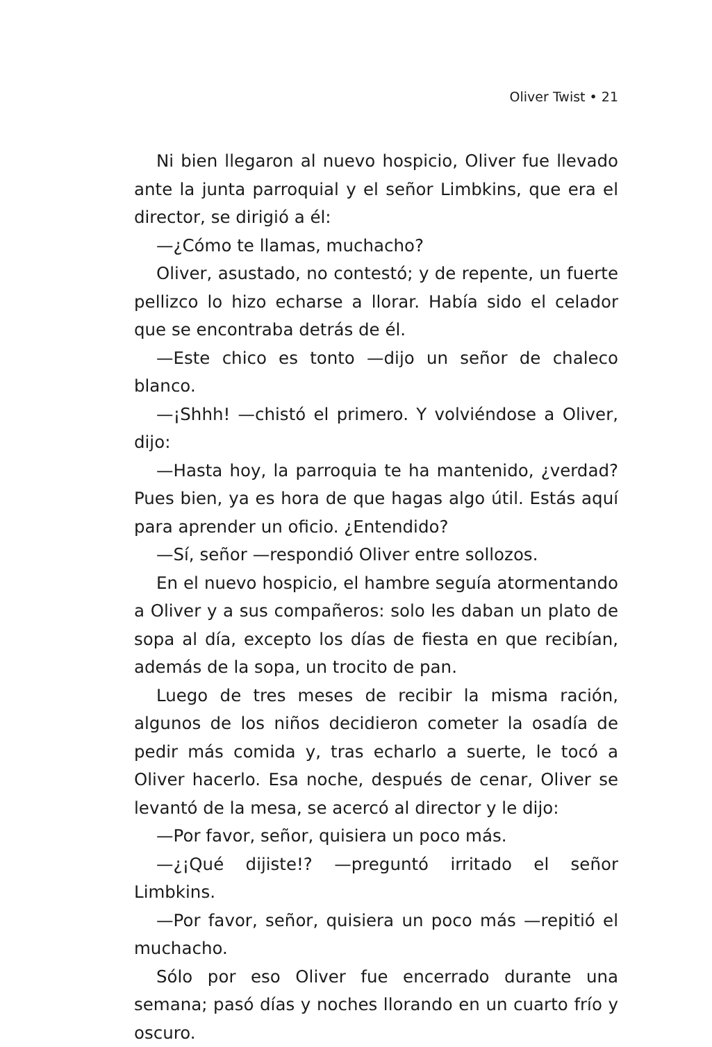Oliver Twist • 21
Ni bien llegaron al nuevo hospicio, Oliver fue llevado ante la junta parroquial y el señor Limbkins, que era el director, se dirigió a él:
—¿Cómo te llamas, muchacho?
Oliver, asustado, no contestó; y de repente, un fuerte pellizco lo hizo echarse a llorar. Había sido el celador que se encontraba detrás de él.
—Este chico es tonto —dijo un señor de chaleco blanco.
—¡Shhh! —chistó el primero. Y volviéndose a Oliver, dijo:
—Hasta hoy, la parroquia te ha mantenido, ¿verdad? Pues bien, ya es hora de que hagas algo útil. Estás aquí para aprender un oficio. ¿Entendido?
—Sí, señor —respondió Oliver entre sollozos.
En el nuevo hospicio, el hambre seguía atormentando a Oliver y a sus compañeros: solo les daban un plato de sopa al día, excepto los días de fiesta en que recibían, además de la sopa, un trocito de pan.
Luego de tres meses de recibir la misma ración, algunos de los niños decidieron cometer la osadía de pedir más comida y, tras echarlo a suerte, le tocó a Oliver hacerlo. Esa noche, después de cenar, Oliver se levantó de la mesa, se acercó al director y le dijo:
—Por favor, señor, quisiera un poco más.
—¿¡Qué dijiste!? —preguntó irritado el señor Limbkins.
—Por favor, señor, quisiera un poco más —repitió el muchacho.
Sólo por eso Oliver fue encerrado durante una semana; pasó días y noches llorando en un cuarto frío y oscuro.